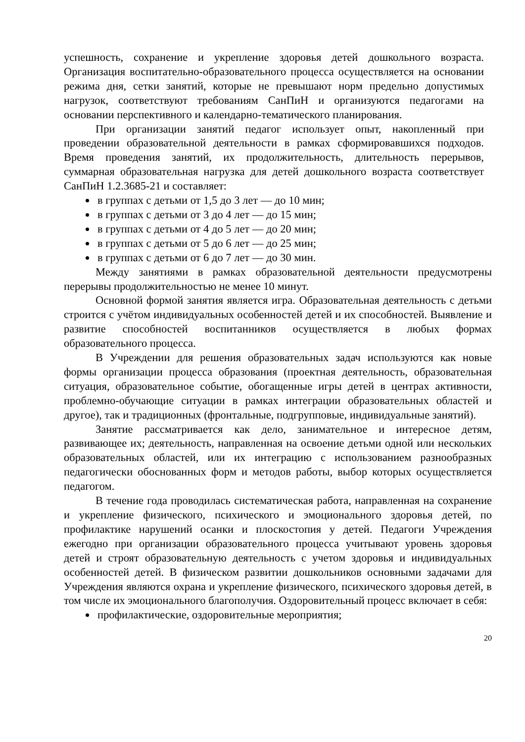успешность, сохранение и укрепление здоровья детей дошкольного возраста. Организация воспитательно-образовательного процесса осуществляется на основании режима дня, сетки занятий, которые не превышают норм предельно допустимых нагрузок, соответствуют требованиям СанПиН и организуются педагогами на основании перспективного и календарно-тематического планирования.
При организации занятий педагог использует опыт, накопленный при проведении образовательной деятельности в рамках сформировавшихся подходов. Время проведения занятий, их продолжительность, длительность перерывов, суммарная образовательная нагрузка для детей дошкольного возраста соответствует СанПиН 1.2.3685-21 и составляет:
в группах с детьми от 1,5 до 3 лет — до 10 мин;
в группах с детьми от 3 до 4 лет — до 15 мин;
в группах с детьми от 4 до 5 лет — до 20 мин;
в группах с детьми от 5 до 6 лет — до 25 мин;
в группах с детьми от 6 до 7 лет — до 30 мин.
Между занятиями в рамках образовательной деятельности предусмотрены перерывы продолжительностью не менее 10 минут.
Основной формой занятия является игра. Образовательная деятельность с детьми строится с учётом индивидуальных особенностей детей и их способностей. Выявление и развитие способностей воспитанников осуществляется в любых формах образовательного процесса.
В Учреждении для решения образовательных задач используются как новые формы организации процесса образования (проектная деятельность, образовательная ситуация, образовательное событие, обогащенные игры детей в центрах активности, проблемно-обучающие ситуации в рамках интеграции образовательных областей и другое), так и традиционных (фронтальные, подгрупповые, индивидуальные занятий).
Занятие рассматривается как дело, занимательное и интересное детям, развивающее их; деятельность, направленная на освоение детьми одной или нескольких образовательных областей, или их интеграцию с использованием разнообразных педагогически обоснованных форм и методов работы, выбор которых осуществляется педагогом.
В течение года проводилась систематическая работа, направленная на сохранение и укрепление физического, психического и эмоционального здоровья детей, по профилактике нарушений осанки и плоскостопия у детей. Педагоги Учреждения ежегодно при организации образовательного процесса учитывают уровень здоровья детей и строят образовательную деятельность с учетом здоровья и индивидуальных особенностей детей. В физическом развитии дошкольников основными задачами для Учреждения являются охрана и укрепление физического, психического здоровья детей, в том числе их эмоционального благополучия. Оздоровительный процесс включает в себя:
профилактические, оздоровительные мероприятия;
20